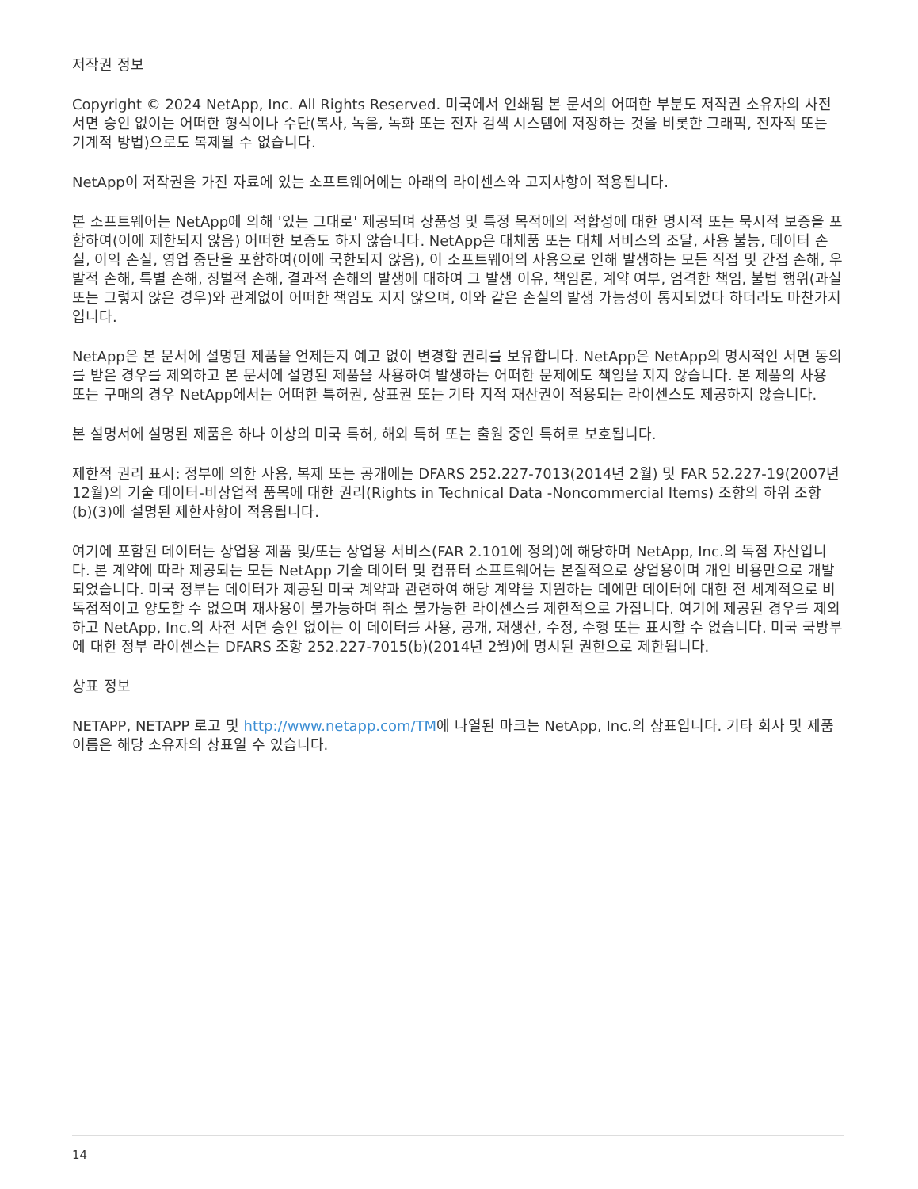저작권 정보
Copyright © 2024 NetApp, Inc. All Rights Reserved. 미국에서 인쇄됨 본 문서의 어떠한 부분도 저작권 소유자의 사전 서면 승인 없이는 어떠한 형식이나 수단(복사, 녹음, 녹화 또는 전자 검색 시스템에 저장하는 것을 비롯한 그래픽, 전자적 또는 기계적 방법)으로도 복제될 수 없습니다.
NetApp이 저작권을 가진 자료에 있는 소프트웨어에는 아래의 라이센스와 고지사항이 적용됩니다.
본 소프트웨어는 NetApp에 의해 '있는 그대로' 제공되며 상품성 및 특정 목적에의 적합성에 대한 명시적 또는 묵시적 보증을 포함하여(이에 제한되지 않음) 어떠한 보증도 하지 않습니다. NetApp은 대체품 또는 대체 서비스의 조달, 사용 불능, 데이터 손실, 이익 손실, 영업 중단을 포함하여(이에 국한되지 않음), 이 소프트웨어의 사용으로 인해 발생하는 모든 직접 및 간접 손해, 우발적 손해, 특별 손해, 징벌적 손해, 결과적 손해의 발생에 대하여 그 발생 이유, 책임론, 계약 여부, 엄격한 책임, 불법 행위(과실 또는 그렇지 않은 경우)와 관계없이 어떠한 책임도 지지 않으며, 이와 같은 손실의 발생 가능성이 통지되었다 하더라도 마찬가지입니다.
NetApp은 본 문서에 설명된 제품을 언제든지 예고 없이 변경할 권리를 보유합니다. NetApp은 NetApp의 명시적인 서면 동의를 받은 경우를 제외하고 본 문서에 설명된 제품을 사용하여 발생하는 어떠한 문제에도 책임을 지지 않습니다. 본 제품의 사용 또는 구매의 경우 NetApp에서는 어떠한 특허권, 상표권 또는 기타 지적 재산권이 적용되는 라이센스도 제공하지 않습니다.
본 설명서에 설명된 제품은 하나 이상의 미국 특허, 해외 특허 또는 출원 중인 특허로 보호됩니다.
제한적 권리 표시: 정부에 의한 사용, 복제 또는 공개에는 DFARS 252.227-7013(2014년 2월) 및 FAR 52.227-19(2007년 12월)의 기술 데이터-비상업적 품목에 대한 권리(Rights in Technical Data -Noncommercial Items) 조항의 하위 조항 (b)(3)에 설명된 제한사항이 적용됩니다.
여기에 포함된 데이터는 상업용 제품 및/또는 상업용 서비스(FAR 2.101에 정의)에 해당하며 NetApp, Inc.의 독점 자산입니다. 본 계약에 따라 제공되는 모든 NetApp 기술 데이터 및 컴퓨터 소프트웨어는 본질적으로 상업용이며 개인 비용만으로 개발되었습니다. 미국 정부는 데이터가 제공된 미국 계약과 관련하여 해당 계약을 지원하는 데에만 데이터에 대한 전 세계적으로 비독점적이고 양도할 수 없으며 재사용이 불가능하며 취소 불가능한 라이센스를 제한적으로 가집니다. 여기에 제공된 경우를 제외하고 NetApp, Inc.의 사전 서면 승인 없이는 이 데이터를 사용, 공개, 재생산, 수정, 수행 또는 표시할 수 없습니다. 미국 국방부에 대한 정부 라이센스는 DFARS 조항 252.227-7015(b)(2014년 2월)에 명시된 권한으로 제한됩니다.
상표 정보
NETAPP, NETAPP 로고 및 http://www.netapp.com/TM에 나열된 마크는 NetApp, Inc.의 상표입니다. 기타 회사 및 제품 이름은 해당 소유자의 상표일 수 있습니다.
14